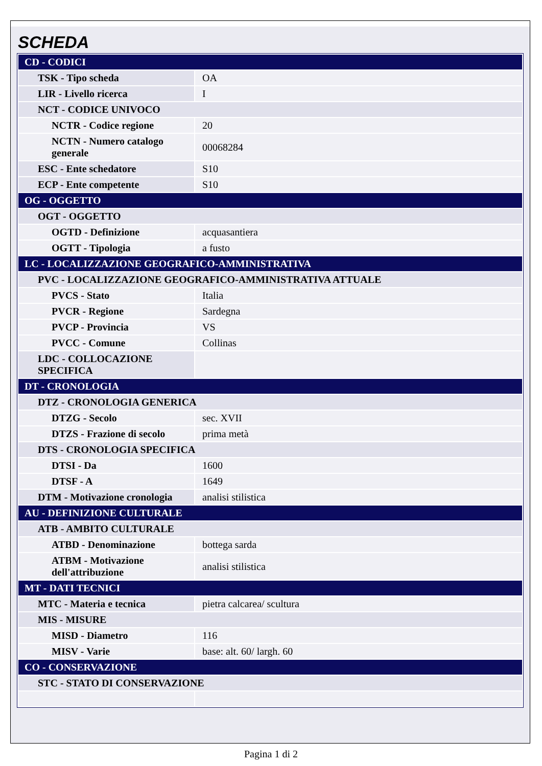SCHEDA
| CD - CODICI | |
| TSK - Tipo scheda | OA |
| LIR - Livello ricerca | I |
| NCT - CODICE UNIVOCO | |
| NCTR - Codice regione | 20 |
| NCTN - Numero catalogo generale | 00068284 |
| ESC - Ente schedatore | S10 |
| ECP - Ente competente | S10 |
| OG - OGGETTO | |
| OGT - OGGETTO | |
| OGTD - Definizione | acquasantiera |
| OGTT - Tipologia | a fusto |
| LC - LOCALIZZAZIONE GEOGRAFICO-AMMINISTRATIVA | |
| PVC - LOCALIZZAZIONE GEOGRAFICO-AMMINISTRATIVA ATTUALE | |
| PVCS - Stato | Italia |
| PVCR - Regione | Sardegna |
| PVCP - Provincia | VS |
| PVCC - Comune | Collinas |
| LDC - COLLOCAZIONE SPECIFICA | |
| DT - CRONOLOGIA | |
| DTZ - CRONOLOGIA GENERICA | |
| DTZG - Secolo | sec. XVII |
| DTZS - Frazione di secolo | prima metà |
| DTS - CRONOLOGIA SPECIFICA | |
| DTSI - Da | 1600 |
| DTSF - A | 1649 |
| DTM - Motivazione cronologia | analisi stilistica |
| AU - DEFINIZIONE CULTURALE | |
| ATB - AMBITO CULTURALE | |
| ATBD - Denominazione | bottega sarda |
| ATBM - Motivazione dell'attribuzione | analisi stilistica |
| MT - DATI TECNICI | |
| MTC - Materia e tecnica | pietra calcarea/ scultura |
| MIS - MISURE | |
| MISD - Diametro | 116 |
| MISV - Varie | base: alt. 60/ largh. 60 |
| CO - CONSERVAZIONE | |
| STC - STATO DI CONSERVAZIONE | |
Pagina 1 di 2